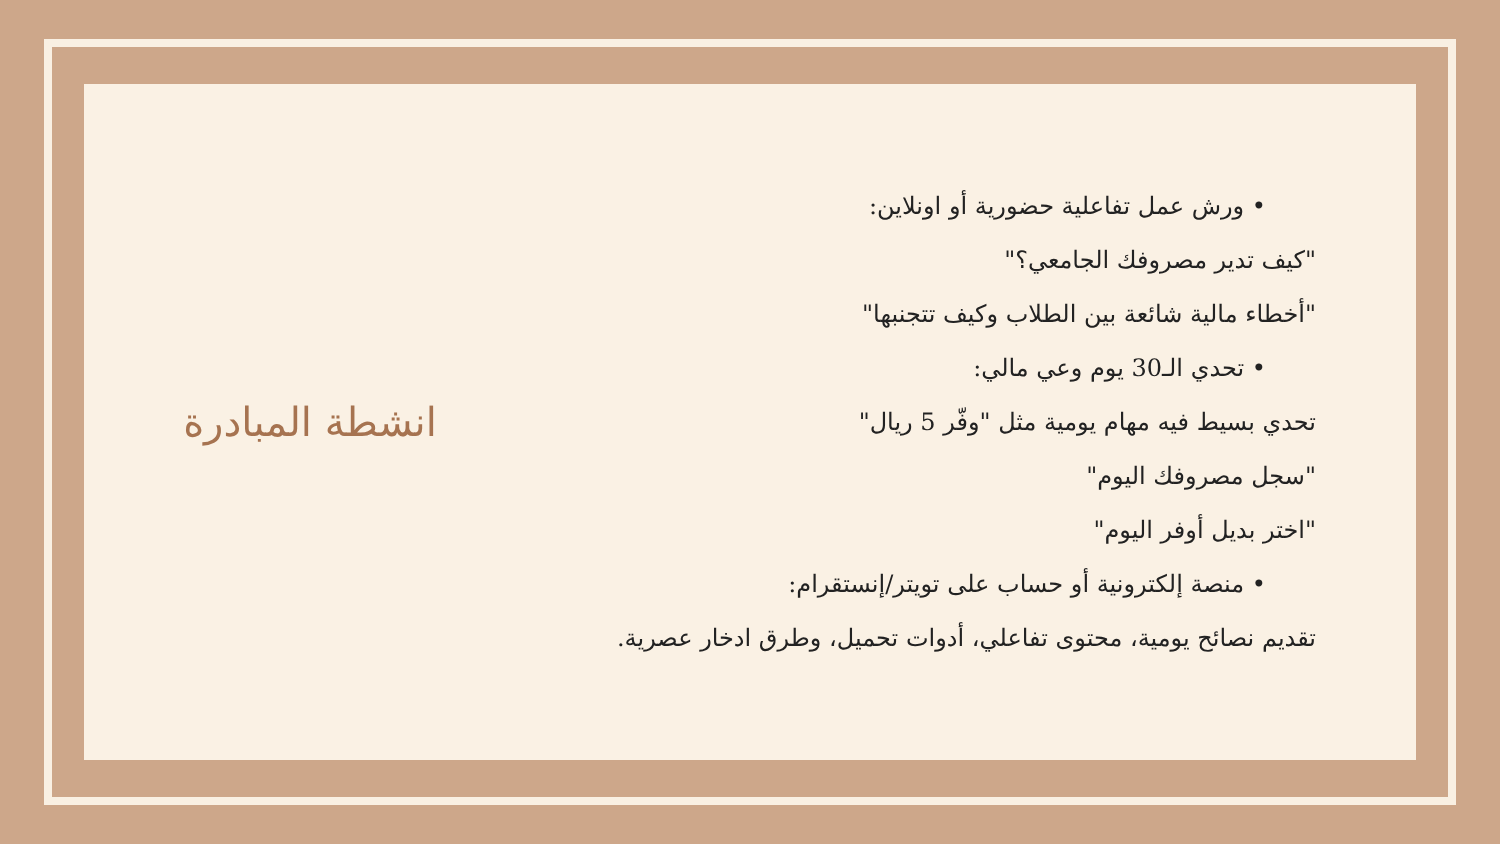• ورش عمل تفاعلية حضورية أو اونلاين:
"كيف تدير مصروفك الجامعي؟"
"أخطاء مالية شائعة بين الطلاب وكيف تتجنبها"
• تحدي الـ30 يوم وعي مالي:
تحدي بسيط فيه مهام يومية مثل "وفّر 5 ريال"
"سجل مصروفك اليوم"
"اختر بديل أوفر اليوم"
• منصة إلكترونية أو حساب على تويتر/إنستقرام:
تقديم نصائح يومية، محتوى تفاعلي، أدوات تحميل، وطرق ادخار عصرية.
انشطة المبادرة